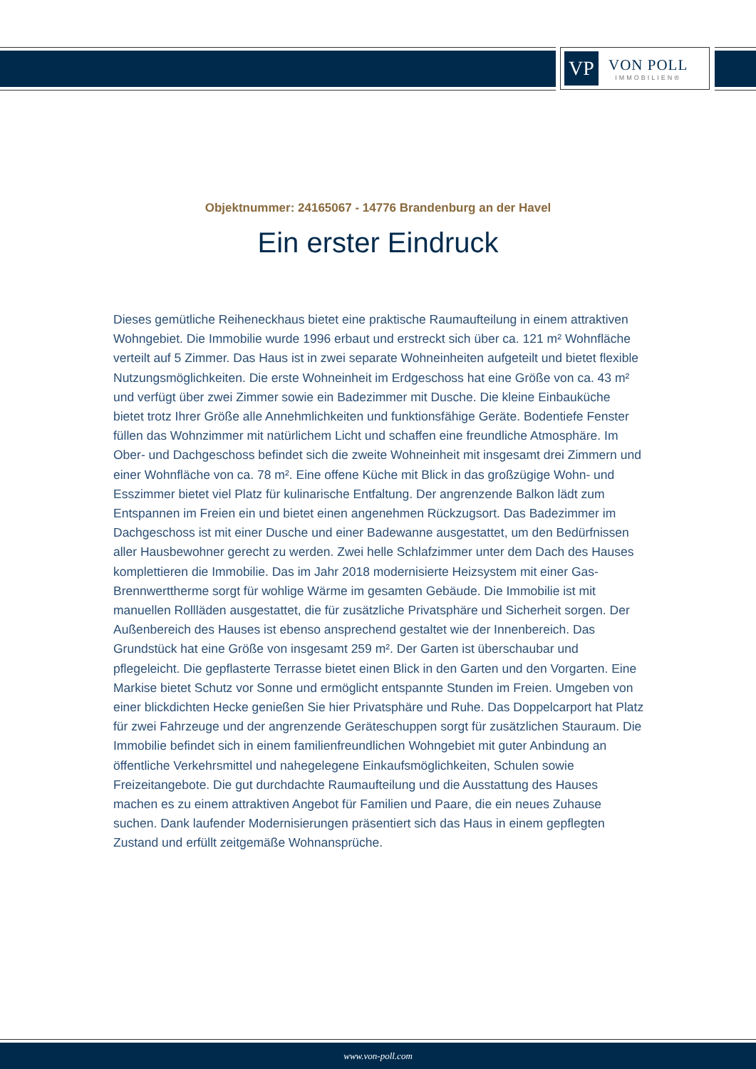VP
VON POLL
IMMOBILIEN®
Objektnummer: 24165067 - 14776 Brandenburg an der Havel
Ein erster Eindruck
Dieses gemütliche Reiheneckhaus bietet eine praktische Raumaufteilung in einem attraktiven Wohngebiet. Die Immobilie wurde 1996 erbaut und erstreckt sich über ca. 121 m² Wohnfläche verteilt auf 5 Zimmer. Das Haus ist in zwei separate Wohneinheiten aufgeteilt und bietet flexible Nutzungsmöglichkeiten. Die erste Wohneinheit im Erdgeschoss hat eine Größe von ca. 43 m² und verfügt über zwei Zimmer sowie ein Badezimmer mit Dusche. Die kleine Einbauküche bietet trotz Ihrer Größe alle Annehmlichkeiten und funktionsfähige Geräte. Bodentiefe Fenster füllen das Wohnzimmer mit natürlichem Licht und schaffen eine freundliche Atmosphäre. Im Ober- und Dachgeschoss befindet sich die zweite Wohneinheit mit insgesamt drei Zimmern und einer Wohnfläche von ca. 78 m². Eine offene Küche mit Blick in das großzügige Wohn- und Esszimmer bietet viel Platz für kulinarische Entfaltung. Der angrenzende Balkon lädt zum Entspannen im Freien ein und bietet einen angenehmen Rückzugsort. Das Badezimmer im Dachgeschoss ist mit einer Dusche und einer Badewanne ausgestattet, um den Bedürfnissen aller Hausbewohner gerecht zu werden. Zwei helle Schlafzimmer unter dem Dach des Hauses komplettieren die Immobilie. Das im Jahr 2018 modernisierte Heizsystem mit einer Gas-Brennwerttherme sorgt für wohlige Wärme im gesamten Gebäude. Die Immobilie ist mit manuellen Rollläden ausgestattet, die für zusätzliche Privatsphäre und Sicherheit sorgen. Der Außenbereich des Hauses ist ebenso ansprechend gestaltet wie der Innenbereich. Das Grundstück hat eine Größe von insgesamt 259 m². Der Garten ist überschaubar und pflegeleicht. Die gepflasterte Terrasse bietet einen Blick in den Garten und den Vorgarten. Eine Markise bietet Schutz vor Sonne und ermöglicht entspannte Stunden im Freien. Umgeben von einer blickdichten Hecke genießen Sie hier Privatsphäre und Ruhe. Das Doppelcarport hat Platz für zwei Fahrzeuge und der angrenzende Geräteschuppen sorgt für zusätzlichen Stauraum. Die Immobilie befindet sich in einem familienfreundlichen Wohngebiet mit guter Anbindung an öffentliche Verkehrsmittel und nahegelegene Einkaufsmöglichkeiten, Schulen sowie Freizeitangebote. Die gut durchdachte Raumaufteilung und die Ausstattung des Hauses machen es zu einem attraktiven Angebot für Familien und Paare, die ein neues Zuhause suchen. Dank laufender Modernisierungen präsentiert sich das Haus in einem gepflegten Zustand und erfüllt zeitgemäße Wohnansprüche.
www.von-poll.com